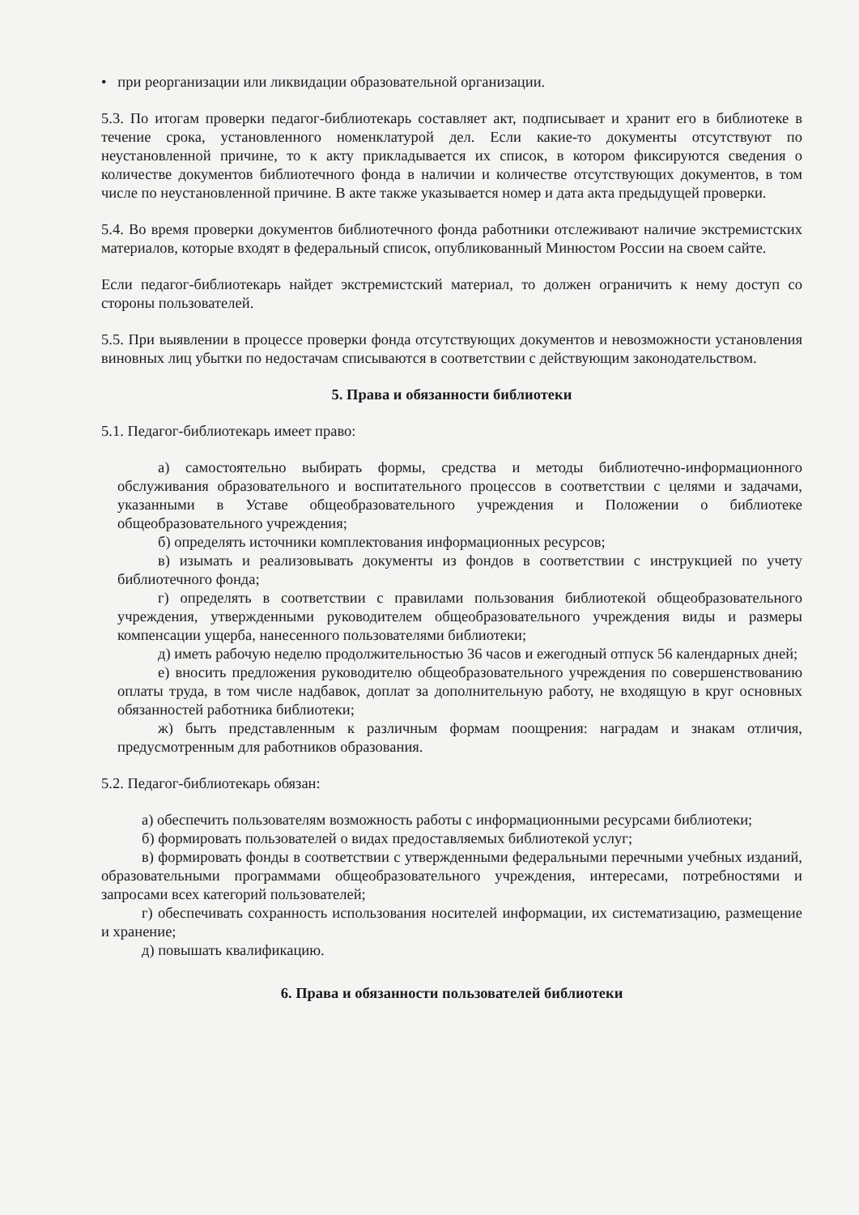• при реорганизации или ликвидации образовательной организации.
5.3. По итогам проверки педагог-библиотекарь составляет акт, подписывает и хранит его в библиотеке в течение срока, установленного номенклатурой дел. Если какие-то документы отсутствуют по неустановленной причине, то к акту прикладывается их список, в котором фиксируются сведения о количестве документов библиотечного фонда в наличии и количестве отсутствующих документов, в том числе по неустановленной причине. В акте также указывается номер и дата акта предыдущей проверки.
5.4. Во время проверки документов библиотечного фонда работники отслеживают наличие экстремистских материалов, которые входят в федеральный список, опубликованный Минюстом России на своем сайте.
Если педагог-библиотекарь найдет экстремистский материал, то должен ограничить к нему доступ со стороны пользователей.
5.5. При выявлении в процессе проверки фонда отсутствующих документов и невозможности установления виновных лиц убытки по недостачам списываются в соответствии с действующим законодательством.
5. Права и обязанности библиотеки
5.1. Педагог-библиотекарь имеет право:
а) самостоятельно выбирать формы, средства и методы библиотечно-информационного обслуживания образовательного и воспитательного процессов в соответствии с целями и задачами, указанными в Уставе общеобразовательного учреждения и Положении о библиотеке общеобразовательного учреждения;
б) определять источники комплектования информационных ресурсов;
в) изымать и реализовывать документы из фондов в соответствии с инструкцией по учету библиотечного фонда;
г) определять в соответствии с правилами пользования библиотекой общеобразовательного учреждения, утвержденными руководителем общеобразовательного учреждения виды и размеры компенсации ущерба, нанесенного пользователями библиотеки;
д) иметь рабочую неделю продолжительностью 36 часов и ежегодный отпуск 56 календарных дней;
е) вносить предложения руководителю общеобразовательного учреждения по совершенствованию оплаты труда, в том числе надбавок, доплат за дополнительную работу, не входящую в круг основных обязанностей работника библиотеки;
ж) быть представленным к различным формам поощрения: наградам и знакам отличия, предусмотренным для работников образования.
5.2. Педагог-библиотекарь обязан:
а) обеспечить пользователям возможность работы с информационными ресурсами библиотеки;
б) формировать пользователей о видах предоставляемых библиотекой услуг;
в) формировать фонды в соответствии с утвержденными федеральными перечными учебных изданий, образовательными программами общеобразовательного учреждения, интересами, потребностями и запросами всех категорий пользователей;
г) обеспечивать сохранность использования носителей информации, их систематизацию, размещение и хранение;
д) повышать квалификацию.
6. Права и обязанности пользователей библиотеки